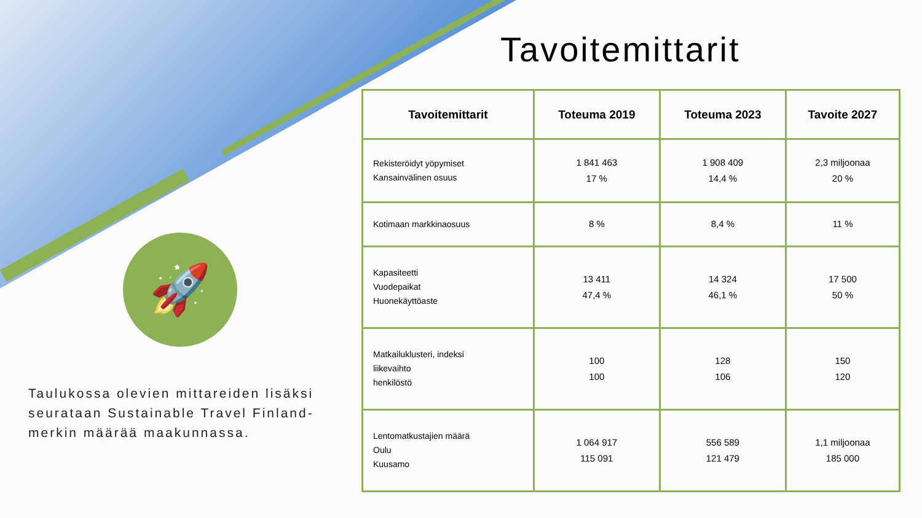🚀
Tavoitemittarit
| Tavoitemittarit | Toteuma 2019 | Toteuma 2023 | Tavoite 2027 |
| --- | --- | --- | --- |
| Rekisteröidyt yöpymiset Kansainvälinen osuus | 1 841 463 17 % | 1 908 409 14,4 % | 2,3 miljoonaa 20 % |
| Kotimaan markkinaosuus | 8 % | 8,4 % | 11 % |
| Kapasiteetti Vuodepaikat Huonekäyttöaste | 13 411 47,4 % | 14 324 46,1 % | 17 500 50 % |
| Matkailuklusteri, indeksi liikevaihto henkilöstö | 100 100 | 128 106 | 150 120 |
| Lentomatkustajien määrä Oulu Kuusamo | 1 064 917 115 091 | 556 589 121 479 | 1,1 miljoonaa 185 000 |
Taulukossa olevien mittareiden lisäksi seurataan Sustainable Travel Finland-merkin määrää maakunnassa.